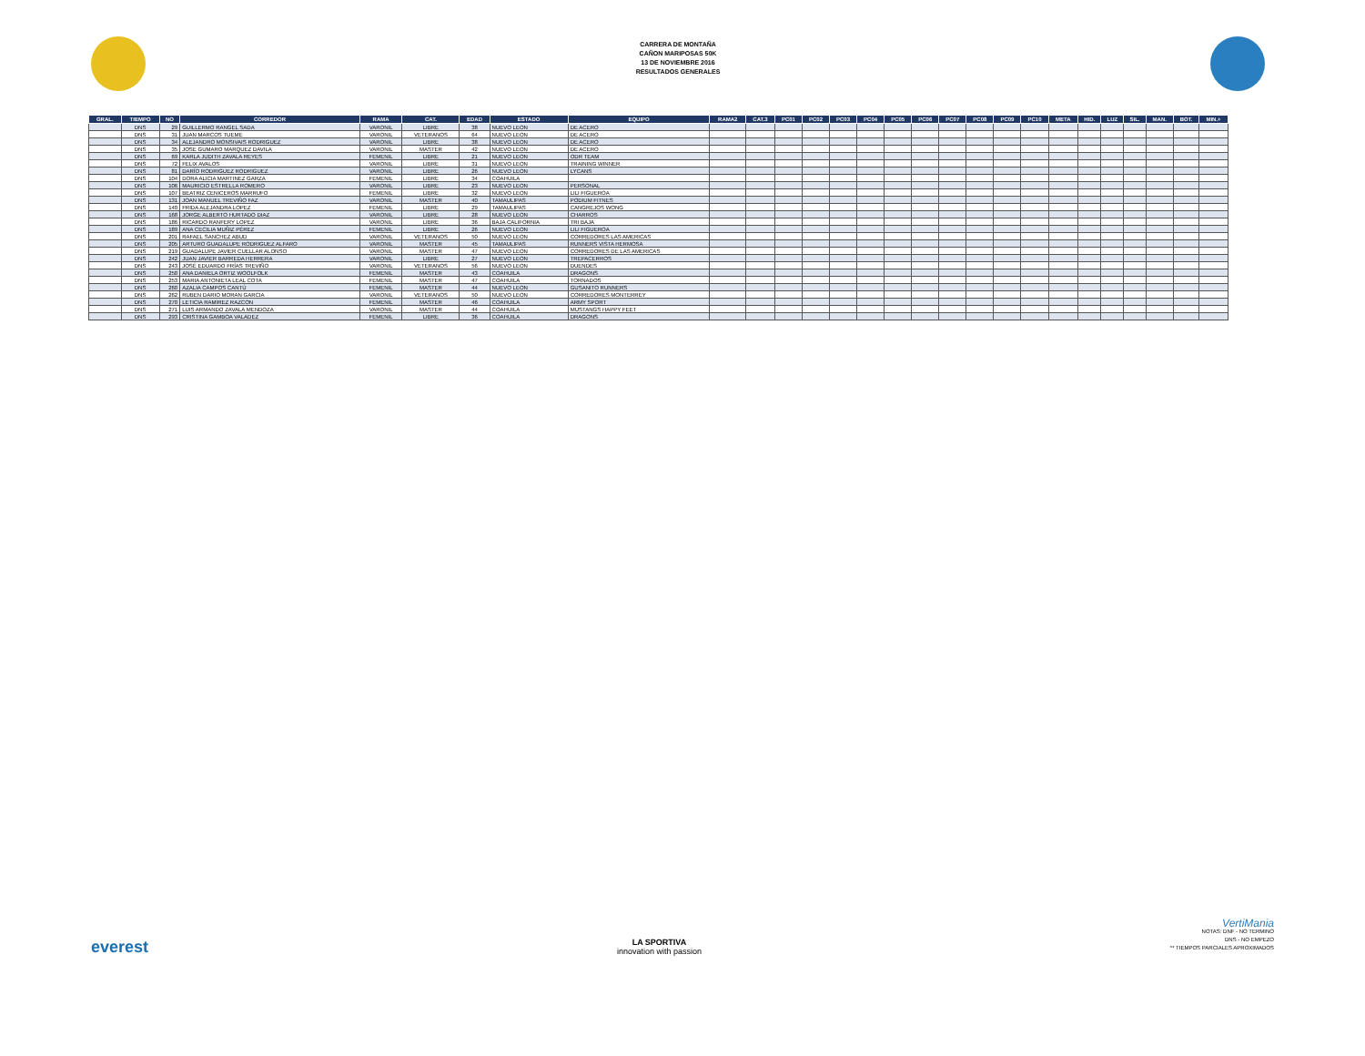CARRERA DE MONTAÑA
CAÑON MARIPOSAS 50K
13 DE NOVIEMBRE 2016
RESULTADOS GENERALES
| GRAL. | TIEMPO | NO | CORREDOR | RAMA | CAT. | EDAD | ESTADO | EQUIPO | RAMA2 | CAT.3 | PC01 | PC02 | PC03 | PC04 | PC05 | PC06 | PC07 | PC08 | PC09 | PC10 | META | HID. | LUZ | SIL. | MAN. | BOT. | MIN.+ |
| --- | --- | --- | --- | --- | --- | --- | --- | --- | --- | --- | --- | --- | --- | --- | --- | --- | --- | --- | --- | --- | --- | --- | --- | --- | --- | --- | --- |
| | DNS | 29 | GUILLERMO RANGEL SADA | VARONIL | LIBRE | 38 | NUEVO LEON | DE ACERO | | | | | | | | | | | | | | | | | | | |
| | DNS | 31 | JUAN MARCOS TUEME | VARONIL | VETERANOS | 64 | NUEVO LEON | DE ACERO | | | | | | | | | | | | | | | | | | | |
| | DNS | 34 | ALEJANDRO MONSIVAIS RODRIGUEZ | VARONIL | LIBRE | 38 | NUEVO LEON | DE ACERO | | | | | | | | | | | | | | | | | | | |
| | DNS | 35 | JOSE GUMARO MARQUEZ DAVILA | VARONIL | MASTER | 42 | NUEVO LEON | DE ACERO | | | | | | | | | | | | | | | | | | | |
| | DNS | 69 | KARLA JUDITH ZAVALA REYES | FEMENIL | LIBRE | 21 | NUEVO LEON | ODR TEAM | | | | | | | | | | | | | | | | | | | |
| | DNS | 72 | FELIX AVALOS | VARONIL | LIBRE | 31 | NUEVO LEON | TRAINING WINNER | | | | | | | | | | | | | | | | | | | |
| | DNS | 81 | DARÍO RODRIGUEZ RODRIGUEZ | VARONIL | LIBRE | 26 | NUEVO LEON | LYCANS | | | | | | | | | | | | | | | | | | | |
| | DNS | 104 | DORA ALICIA MARTINEZ GARZA | FEMENIL | LIBRE | 34 | COAHUILA | | | | | | | | | | | | | | | | | | | | |
| | DNS | 106 | MAURICIO ESTRELLA ROMERO | VARONIL | LIBRE | 23 | NUEVO LEON | PERSONAL | | | | | | | | | | | | | | | | | | | |
| | DNS | 107 | BEATRIZ CENICEROS MARRUFO | FEMENIL | LIBRE | 32 | NUEVO LEON | LILI FIGUEROA | | | | | | | | | | | | | | | | | | | |
| | DNS | 131 | JOAN MANUEL TREVIÑO FAZ | VARONIL | MASTER | 40 | TAMAULIPAS | PODIUM FITNES | | | | | | | | | | | | | | | | | | | |
| | DNS | 140 | FRIDA ALEJANDRA LOPEZ | FEMENIL | LIBRE | 29 | TAMAULIPAS | CANGREJOS WONG | | | | | | | | | | | | | | | | | | | |
| | DNS | 168 | JORGE ALBERTO HURTADO DIAZ | VARONIL | LIBRE | 28 | NUEVO LEON | CHARROS | | | | | | | | | | | | | | | | | | | |
| | DNS | 186 | RICARDO RANFERY LOPEZ | VARONIL | LIBRE | 36 | BAJA CALIFORNIA | TRI BAJA | | | | | | | | | | | | | | | | | | | |
| | DNS | 189 | ANA CECILIA MUÑIZ PÉREZ | FEMENIL | LIBRE | 26 | NUEVO LEON | LILI FIGUEROA | | | | | | | | | | | | | | | | | | | |
| | DNS | 201 | RAFAEL SANCHEZ ABUD | VARONIL | VETERANOS | 50 | NUEVO LEON | CORREDORES LAS AMERICAS | | | | | | | | | | | | | | | | | | | |
| | DNS | 205 | ARTURO GUADALUPE RODRIGUEZ ALFARO | VARONIL | MASTER | 45 | TAMAULIPAS | RUNNERS VISTA HERMOSA | | | | | | | | | | | | | | | | | | | |
| | DNS | 219 | GUADALUPE JAVIER CUELLAR ALONSO | VARONIL | MASTER | 47 | NUEVO LEON | CORREDORES DE LAS AMERICAS | | | | | | | | | | | | | | | | | | | |
| | DNS | 242 | JUAN JAVIER BARREDA HERRERA | VARONIL | LIBRE | 27 | NUEVO LEON | TREPACERROS | | | | | | | | | | | | | | | | | | | |
| | DNS | 243 | JOSÉ EDUARDO FRÍAS TREVIÑO | VARONIL | VETERANOS | 56 | NUEVO LEON | DUENDES | | | | | | | | | | | | | | | | | | | |
| | DNS | 250 | ANA DANIELA ORTIZ WOOLFOLK | FEMENIL | MASTER | 43 | COAHUILA | DRAGONS | | | | | | | | | | | | | | | | | | | |
| | DNS | 253 | MARIA ANTONIETA LEAL COTA | FEMENIL | MASTER | 47 | COAHUILA | TORNADOS | | | | | | | | | | | | | | | | | | | |
| | DNS | 260 | AZALIA CAMPOS CANTÚ | FEMENIL | MASTER | 44 | NUEVO LEON | GUSANITO RUNNERS | | | | | | | | | | | | | | | | | | | |
| | DNS | 262 | RUBEN DARIO MORAN GARCIA | VARONIL | VETERANOS | 50 | NUEVO LEON | CORREDORES MONTERREY | | | | | | | | | | | | | | | | | | | |
| | DNS | 270 | LETICIA RAMIREZ RAZCON | FEMENIL | MASTER | 46 | COAHUILA | ARMY SPORT | | | | | | | | | | | | | | | | | | | |
| | DNS | 271 | LUIS ARMANDO ZAVALA MENDOZA | VARONIL | MASTER | 44 | COAHUILA | MUSTANGS HAPPY FEET | | | | | | | | | | | | | | | | | | | |
| | DNS | 293 | CRISTINA GAMBOA VALADEZ | FEMENIL | LIBRE | 36 | COAHUILA | DRAGONS | | | | | | | | | | | | | | | | | | | |
everest
LA SPORTIVA
innovation with passion
VertiMania
NOTAS: DNF - NO TERMINO
DNS - NO EMPEZO
** TIEMPOS PARCIALES APROXIMADOS